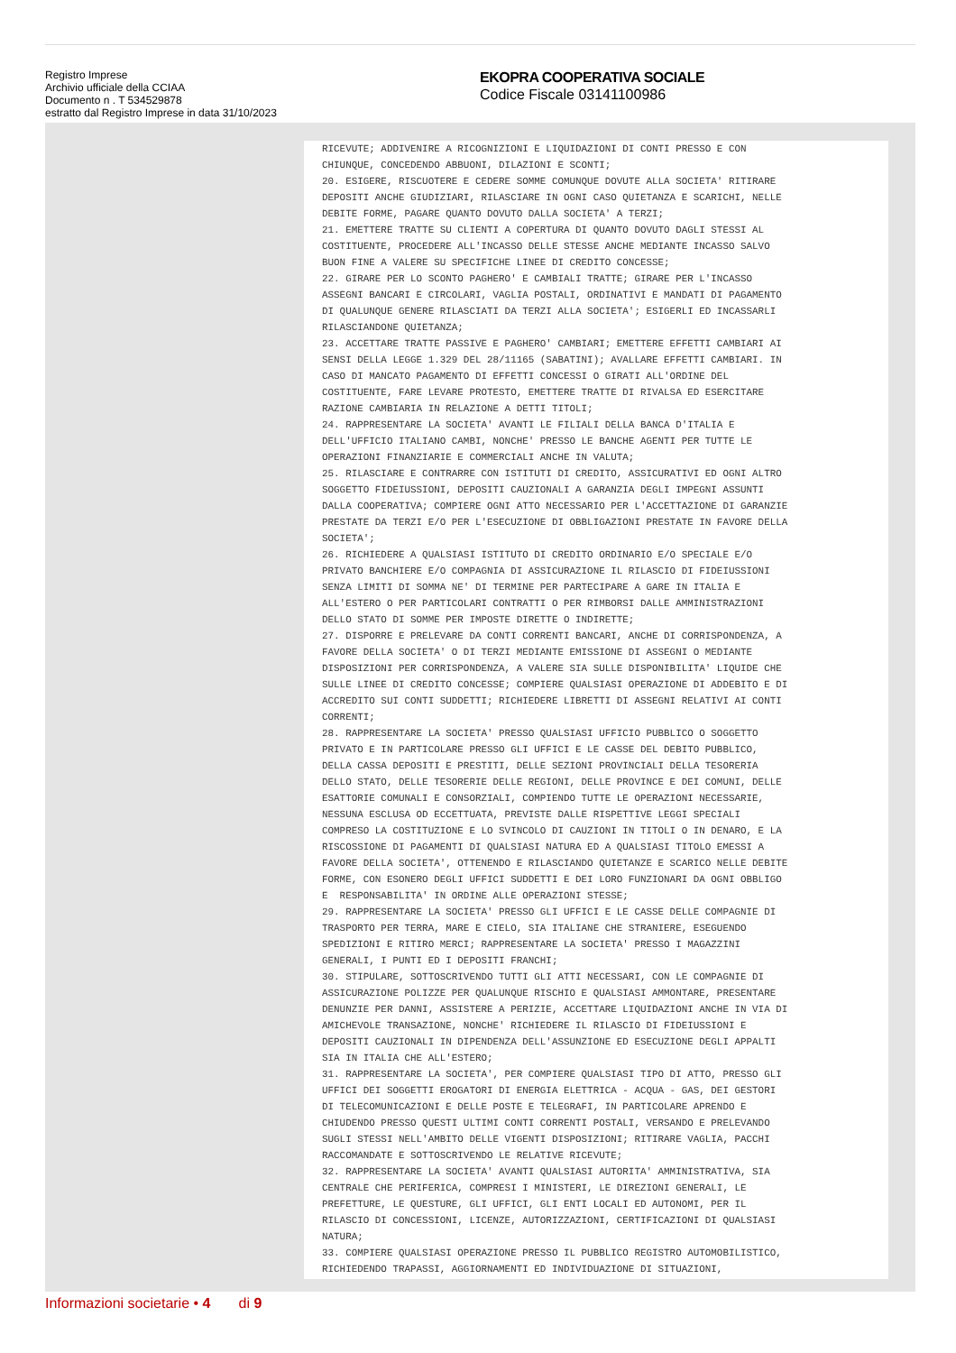Registro Imprese
Archivio ufficiale della CCIAA
Documento n . T 534529878
estratto dal Registro Imprese in data 31/10/2023
EKOPRA COOPERATIVA SOCIALE
Codice Fiscale 03141100986
RICEVUTE; ADDIVENIRE A RICOGNIZIONI E LIQUIDAZIONI DI CONTI PRESSO E CON CHIUNQUE, CONCEDENDO ABBUONI, DILAZIONI E SCONTI; 20. ESIGERE, RISCUOTERE E CEDERE SOMME COMUNQUE DOVUTE ALLA SOCIETA' RITIRARE DEPOSITI ANCHE GIUDIZIARI, RILASCIARE IN OGNI CASO QUIETANZA E SCARICHI, NELLE DEBITE FORME, PAGARE QUANTO DOVUTO DALLA SOCIETA' A TERZI; 21. EMETTERE TRATTE SU CLIENTI A COPERTURA DI QUANTO DOVUTO DAGLI STESSI AL COSTITUENTE, PROCEDERE ALL'INCASSO DELLE STESSE ANCHE MEDIANTE INCASSO SALVO BUON FINE A VALERE SU SPECIFICHE LINEE DI CREDITO CONCESSE; 22. GIRARE PER LO SCONTO PAGHERO' E CAMBIALI TRATTE; GIRARE PER L'INCASSO ASSEGNI BANCARI E CIRCOLARI, VAGLIA POSTALI, ORDINATIVI E MANDATI DI PAGAMENTO DI QUALUNQUE GENERE RILASCIATI DA TERZI ALLA SOCIETA'; ESIGERLI ED INCASSARLI RILASCIANDONE QUIETANZA; 23. ACCETTARE TRATTE PASSIVE E PAGHERO' CAMBIARI; EMETTERE EFFETTI CAMBIARI AI SENSI DELLA LEGGE 1.329 DEL 28/11165 (SABATINI); AVALLARE EFFETTI CAMBIARI. IN CASO DI MANCATO PAGAMENTO DI EFFETTI CONCESSI O GIRATI ALL'ORDINE DEL COSTITUENTE, FARE LEVARE PROTESTO, EMETTERE TRATTE DI RIVALSA ED ESERCITARE RAZIONE CAMBIARIA IN RELAZIONE A DETTI TITOLI; 24. RAPPRESENTARE LA SOCIETA' AVANTI LE FILIALI DELLA BANCA D'ITALIA E DELL'UFFICIO ITALIANO CAMBI, NONCHE' PRESSO LE BANCHE AGENTI PER TUTTE LE OPERAZIONI FINANZIARIE E COMMERCIALI ANCHE IN VALUTA; 25. RILASCIARE E CONTRARRE CON ISTITUTI DI CREDITO, ASSICURATIVI ED OGNI ALTRO SOGGETTO FIDEIUSSIONI, DEPOSITI CAUZIONALI A GARANZIA DEGLI IMPEGNI ASSUNTI DALLA COOPERATIVA; COMPIERE OGNI ATTO NECESSARIO PER L'ACCETTAZIONE DI GARANZIE PRESTATE DA TERZI E/O PER L'ESECUZIONE DI OBBLIGAZIONI PRESTATE IN FAVORE DELLA SOCIETA'; 26. RICHIEDERE A QUALSIASI ISTITUTO DI CREDITO ORDINARIO E/O SPECIALE E/O PRIVATO BANCHIERE E/O COMPAGNIA DI ASSICURAZIONE IL RILASCIO DI FIDEIUSSIONI SENZA LIMITI DI SOMMA NE' DI TERMINE PER PARTECIPARE A GARE IN ITALIA E ALL'ESTERO O PER PARTICOLARI CONTRATTI O PER RIMBORSI DALLE AMMINISTRAZIONI DELLO STATO DI SOMME PER IMPOSTE DIRETTE O INDIRETTE; 27. DISPORRE E PRELEVARE DA CONTI CORRENTI BANCARI, ANCHE DI CORRISPONDENZA, A FAVORE DELLA SOCIETA' O DI TERZI MEDIANTE EMISSIONE DI ASSEGNI O MEDIANTE DISPOSIZIONI PER CORRISPONDENZA, A VALERE SIA SULLE DISPONIBILITA' LIQUIDE CHE SULLE LINEE DI CREDITO CONCESSE; COMPIERE QUALSIASI OPERAZIONE DI ADDEBITO E DI ACCREDITO SUI CONTI SUDDETTI; RICHIEDERE LIBRETTI DI ASSEGNI RELATIVI AI CONTI CORRENTI; 28. RAPPRESENTARE LA SOCIETA' PRESSO QUALSIASI UFFICIO PUBBLICO O SOGGETTO PRIVATO E IN PARTICOLARE PRESSO GLI UFFICI E LE CASSE DEL DEBITO PUBBLICO, DELLA CASSA DEPOSITI E PRESTITI, DELLE SEZIONI PROVINCIALI DELLA TESORERIA DELLO STATO, DELLE TESORERIE DELLE REGIONI, DELLE PROVINCE E DEI COMUNI, DELLE ESATTORIE COMUNALI E CONSORZIALI, COMPIENDO TUTTE LE OPERAZIONI NECESSARIE, NESSUNA ESCLUSA OD ECCETTUATA, PREVISTE DALLE RISPETTIVE LEGGI SPECIALI COMPRESO LA COSTITUZIONE E LO SVINCOLO DI CAUZIONI IN TITOLI O IN DENARO, E LA RISCOSSIONE DI PAGAMENTI DI QUALSIASI NATURA ED A QUALSIASI TITOLO EMESSI A FAVORE DELLA SOCIETA', OTTENENDO E RILASCIANDO QUIETANZE E SCARICO NELLE DEBITE FORME, CON ESONERO DEGLI UFFICI SUDDETTI E DEI LORO FUNZIONARI DA OGNI OBBLIGO E RESPONSABILITA' IN ORDINE ALLE OPERAZIONI STESSE; 29. RAPPRESENTARE LA SOCIETA' PRESSO GLI UFFICI E LE CASSE DELLE COMPAGNIE DI TRASPORTO PER TERRA, MARE E CIELO, SIA ITALIANE CHE STRANIERE, ESEGUENDO SPEDIZIONI E RITIRO MERCI; RAPPRESENTARE LA SOCIETA' PRESSO I MAGAZZINI GENERALI, I PUNTI ED I DEPOSITI FRANCHI; 30. STIPULARE, SOTTOSCRIVENDO TUTTI GLI ATTI NECESSARI, CON LE COMPAGNIE DI ASSICURAZIONE POLIZZE PER QUALUNQUE RISCHIO E QUALSIASI AMMONTARE, PRESENTARE DENUNZIE PER DANNI, ASSISTERE A PERIZIE, ACCETTARE LIQUIDAZIONI ANCHE IN VIA DI AMICHEVOLE TRANSAZIONE, NONCHE' RICHIEDERE IL RILASCIO DI FIDEIUSSIONI E DEPOSITI CAUZIONALI IN DIPENDENZA DELL'ASSUNZIONE ED ESECUZIONE DEGLI APPALTI SIA IN ITALIA CHE ALL'ESTERO; 31. RAPPRESENTARE LA SOCIETA', PER COMPIERE QUALSIASI TIPO DI ATTO, PRESSO GLI UFFICI DEI SOGGETTI EROGATORI DI ENERGIA ELETTRICA - ACQUA - GAS, DEI GESTORI DI TELECOMUNICAZIONI E DELLE POSTE E TELEGRAFI, IN PARTICOLARE APRENDO E CHIUDENDO PRESSO QUESTI ULTIMI CONTI CORRENTI POSTALI, VERSANDO E PRELEVANDO SUGLI STESSI NELL'AMBITO DELLE VIGENTI DISPOSIZIONI; RITIRARE VAGLIA, PACCHI RACCOMANDATE E SOTTOSCRIVENDO LE RELATIVE RICEVUTE; 32. RAPPRESENTARE LA SOCIETA' AVANTI QUALSIASI AUTORITA' AMMINISTRATIVA, SIA CENTRALE CHE PERIFERICA, COMPRESI I MINISTERI, LE DIREZIONI GENERALI, LE PREFETTURE, LE QUESTURE, GLI UFFICI, GLI ENTI LOCALI ED AUTONOMI, PER IL RILASCIO DI CONCESSIONI, LICENZE, AUTORIZZAZIONI, CERTIFICAZIONI DI QUALSIASI NATURA; 33. COMPIERE QUALSIASI OPERAZIONE PRESSO IL PUBBLICO REGISTRO AUTOMOBILISTICO, RICHIEDENDO TRAPASSI, AGGIORNAMENTI ED INDIVIDUAZIONE DI SITUAZIONI,
Informazioni societarie • 4 di 9